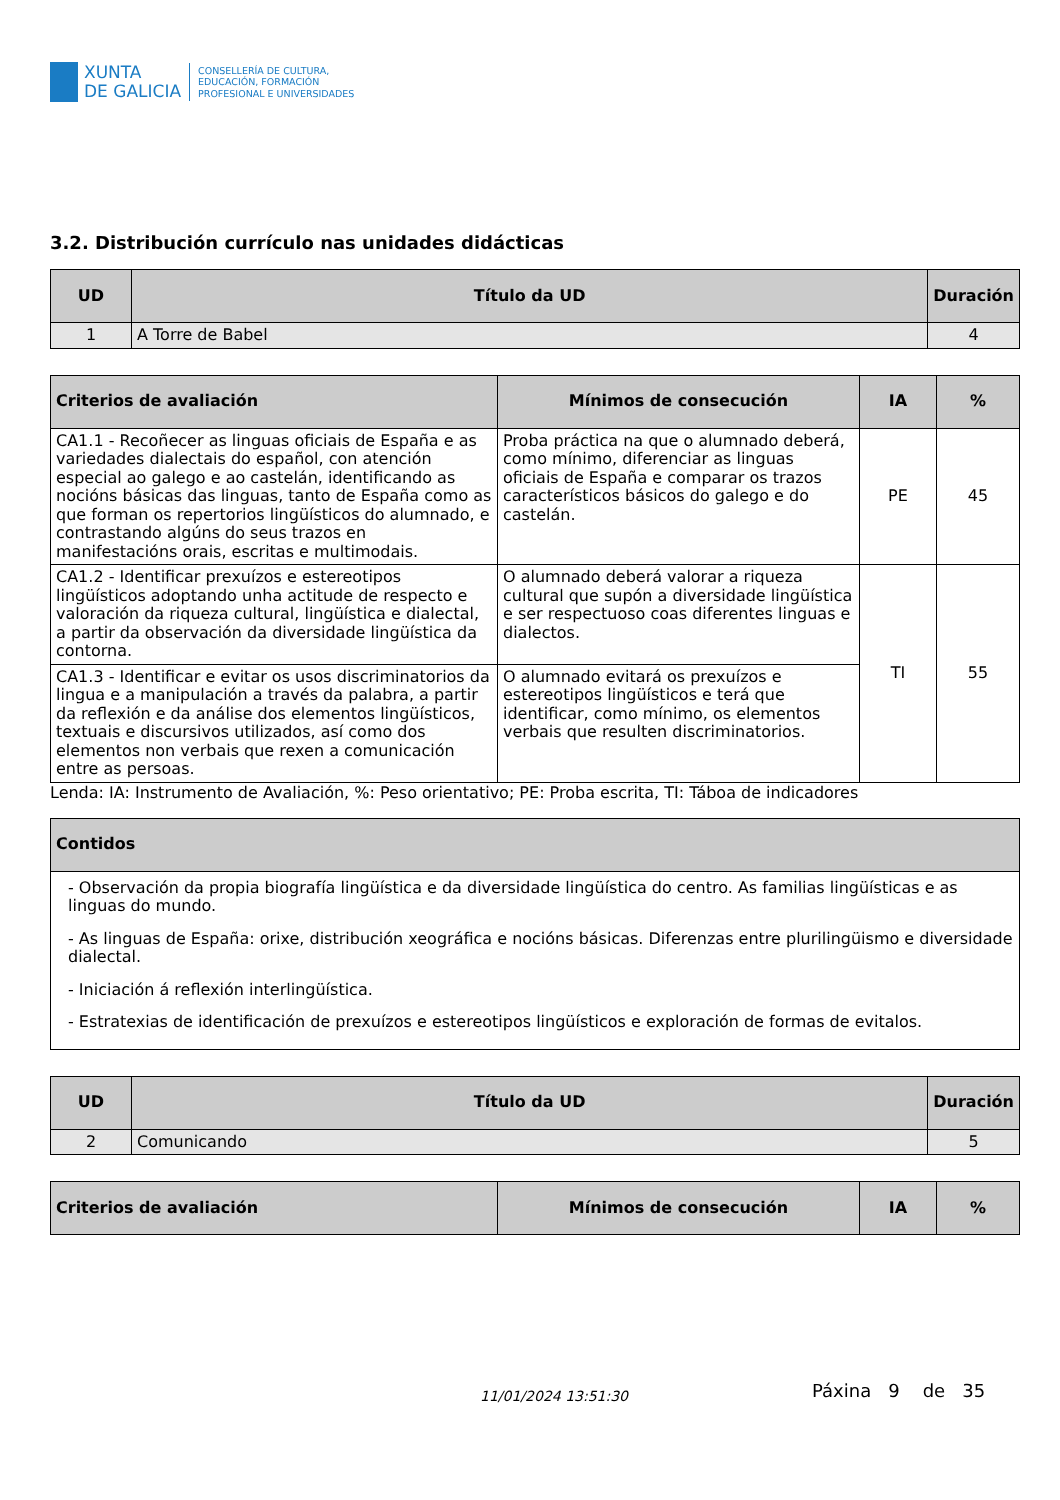XUNTA
DE GALICIA
CONSELLERÍA DE CULTURA,
EDUCACIÓN, FORMACIÓN
PROFESIONAL E UNIVERSIDADES
3.2. Distribución currículo nas unidades didácticas
| UD | Título da UD | Duración |
| --- | --- | --- |
| 1 | A Torre de Babel | 4 |
| Criterios de avaliación | Mínimos de consecución | IA | % |
| --- | --- | --- | --- |
| CA1.1 - Recoñecer as linguas oficiais de España e as variedades dialectais do español, con atención especial ao galego e ao castelán, identificando as nocións básicas das linguas, tanto de España como as que forman os repertorios lingüísticos do alumnado, e contrastando algúns do seus trazos en manifestacións orais, escritas e multimodais. | Proba práctica na que o alumnado deberá, como mínimo, diferenciar as linguas oficiais de España e comparar os trazos característicos básicos do galego e do castelán. | PE | 45 |
| CA1.2 - Identificar prexuízos e estereotipos lingüísticos adoptando unha actitude de respecto e valoración da riqueza cultural, lingüística e dialectal, a partir da observación da diversidade lingüística da contorna. | O alumnado deberá valorar a riqueza cultural que supón a diversidade lingüística e ser respectuoso coas diferentes linguas e dialectos. | TI | 55 |
| CA1.3 - Identificar e evitar os usos discriminatorios da lingua e a manipulación a través da palabra, a partir da reflexión e da análise dos elementos lingüísticos, textuais e discursivos utilizados, así como dos elementos non verbais que rexen a comunicación entre as persoas. | O alumnado evitará os prexuízos e estereotipos lingüísticos e terá que identificar, como mínimo, os elementos verbais que resulten discriminatorios. | | |
Lenda: IA: Instrumento de Avaliación, %: Peso orientativo; PE: Proba escrita, TI: Táboa de indicadores
| Contidos |
| --- |
| - Observación da propia biografía lingüística e da diversidade lingüística do centro. As familias lingüísticas e as linguas do mundo. - As linguas de España: orixe, distribución xeográfica e nocións básicas. Diferenzas entre plurilingüismo e diversidade dialectal. - Iniciación á reflexión interlingüística. - Estratexias de identificación de prexuízos e estereotipos lingüísticos e exploración de formas de evitalos. |
| UD | Título da UD | Duración |
| --- | --- | --- |
| 2 | Comunicando | 5 |
| Criterios de avaliación | Mínimos de consecución | IA | % |
| --- | --- | --- | --- |
11/01/2024 13:51:30 Páxina 9 de 35